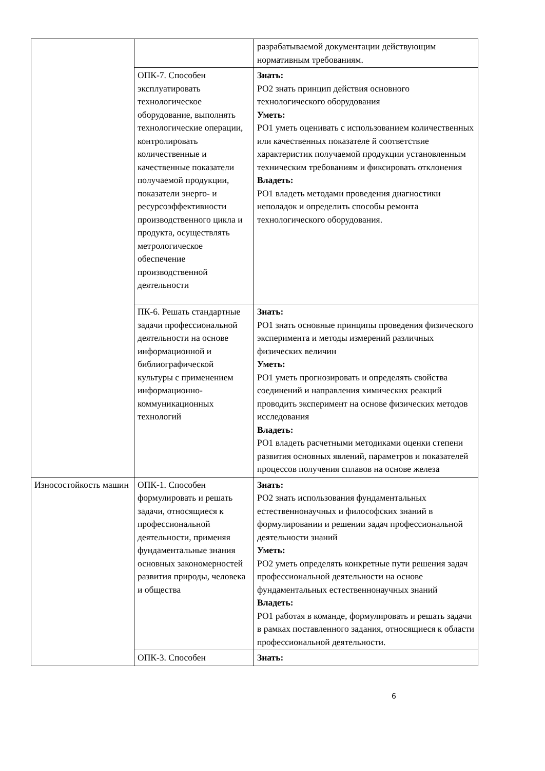| | | разрабатываемой документации действующим нормативным требованиям. |
| | ОПК-7. Способен эксплуатировать технологическое оборудование, выполнять технологические операции, контролировать количественные и качественные показатели получаемой продукции, показатели энерго- и ресурсоэффективности производственного цикла и продукта, осуществлять метрологическое обеспечение производственной деятельности | Знать: РО2 знать принцип действия основного технологического оборудования Уметь: РО1 уметь оценивать с использованием количественных или качественных показателе й соответствие характеристик получаемой продукции установленным техническим требованиям и фиксировать отклонения Владеть: РО1 владеть методами проведения диагностики неполадок и определить способы ремонта технологического оборудования. |
| | ПК-6. Решать стандартные задачи профессиональной деятельности на основе информационной и библиографической культуры с применением информационно-коммуникационных технологий | Знать: РО1 знать основные принципы проведения физического эксперимента и методы измерений различных физических величин Уметь: РО1 уметь прогнозировать и определять свойства соединений и направления химических реакций проводить эксперимент на основе физических методов исследования Владеть: РО1 владеть расчетными методиками оценки степени развития основных явлений, параметров и показателей процессов получения сплавов на основе железа |
| Износостойкость машин | ОПК-1. Способен формулировать и решать задачи, относящиеся к профессиональной деятельности, применяя фундаментальные знания основных закономерностей развития природы, человека и общества | Знать: РО2 знать использования фундаментальных естественнонаучных и философских знаний в формулировании и решении задач профессиональной деятельности знаний Уметь: РО2 уметь определять конкретные пути решения задач профессиональной деятельности на основе фундаментальных естественнонаучных знаний Владеть: РО1 работая в команде, формулировать и решать задачи в рамках поставленного задания, относящиеся к области профессиональной деятельности. |
| | ОПК-3. Способен | Знать: |
6